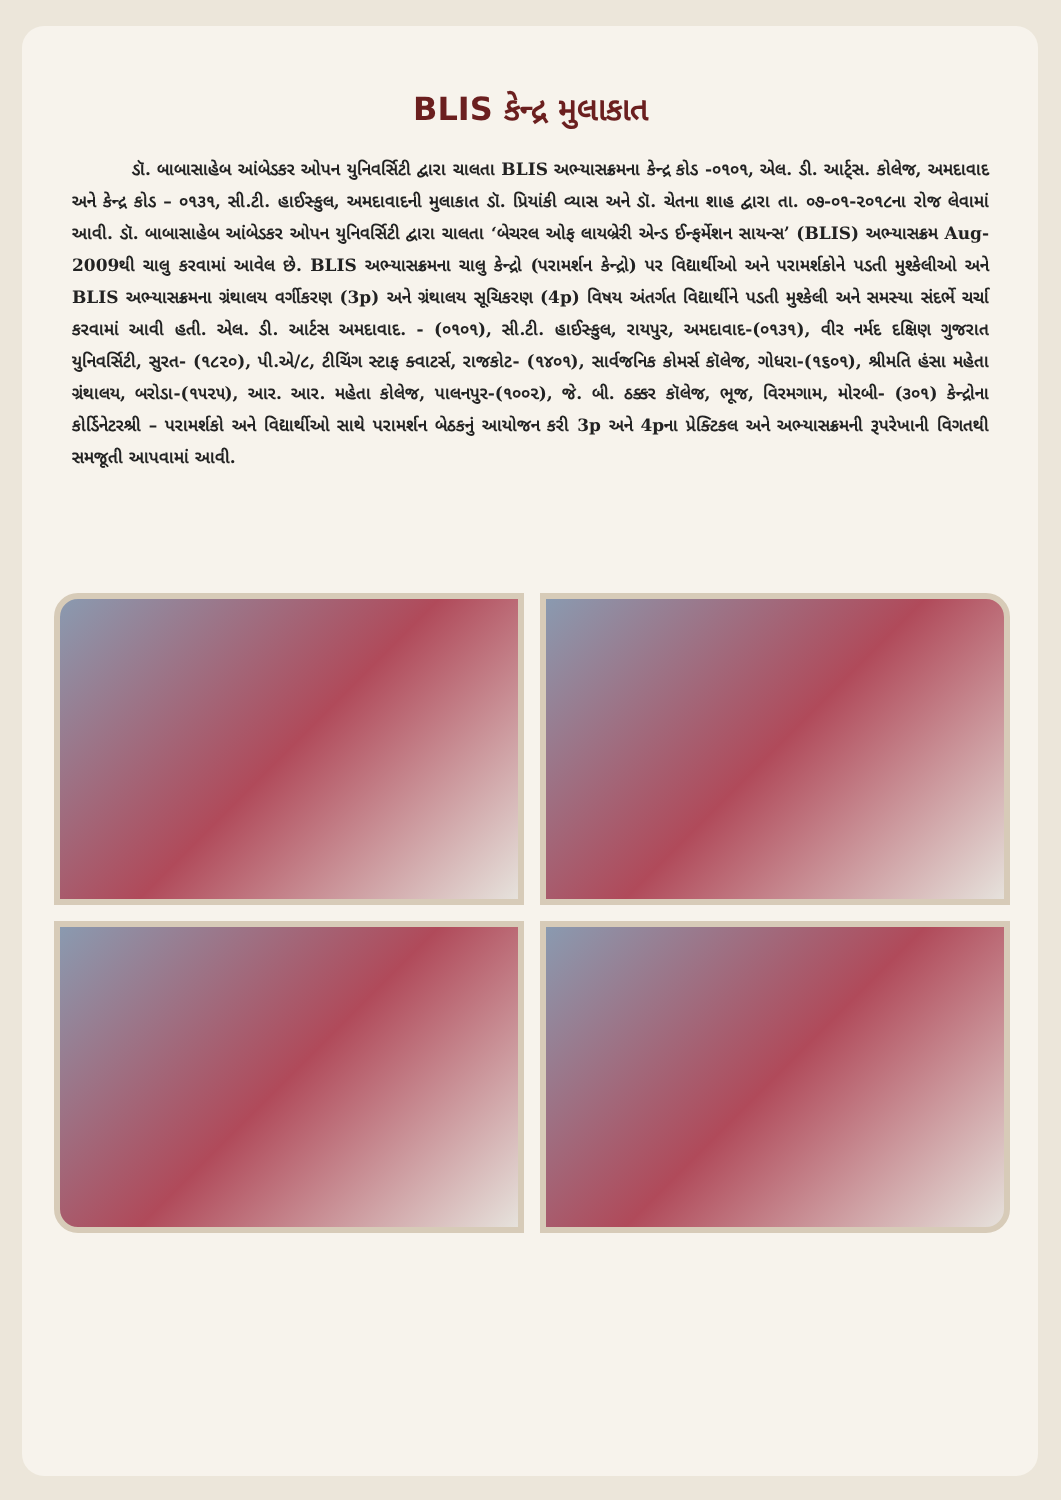BLIS કેન્દ્ર મુલાકાત
ડૉ. બાબાસાહેબ આંબેડકર ઓપન યુનિવર્સિટી દ્વારા ચાલતા BLIS અભ્યાસક્રમના કેન્દ્ર કોડ -૦૧૦૧, એલ. ડી. આર્ટ્સ. કોલેજ, અમદાવાદ અને કેન્દ્ર કોડ – ૦૧૩૧, સી.ટી. હાઈસ્કુલ, અમદાવાદની મુલાકાત ડૉ. પ્રિયાંકી વ્યાસ અને ડૉ. ચેતના શાહ દ્વારા તા. ૦૭-૦૧-૨૦૧૮ના રોજ લેવામાં આવી. ડૉ. બાબાસાહેબ આંબેડકર ઓપન યુનિવર્સિટી દ્વારા ચાલતા ‘બેચરલ ઓફ લાયબ્રેરી એન્ડ ઈન્ફર્મેશન સાયન્સ’ (BLIS) અભ્યાસક્રમ Aug-2009થી ચાલુ કરવામાં આવેલ છે. BLIS અભ્યાસક્રમના ચાલુ કેન્દ્રો (પરામર્શન કેન્દ્રો) પર વિદ્યાર્થીઓ અને પરામર્શકોને પડતી મુશ્કેલીઓ અને BLIS અભ્યાસક્રમના ગ્રંથાલય વર્ગીકરણ (3p) અને ગ્રંથાલય સૂચિકરણ (4p) વિષય અંતર્ગત વિદ્યાર્થીને પડતી મુશ્કેલી અને સમસ્યા સંદર્ભે ચર્ચા કરવામાં આવી હતી. એલ. ડી. આર્ટસ અમદાવાદ. - (૦૧૦૧), સી.ટી. હાઈસ્કુલ, રાયપુર, અમદાવાદ-(૦૧૩૧), વીર નર્મદ દક્ષિણ ગુજરાત યુનિવર્સિટી, સુરત- (૧૮૨૦), પી.એ/૮, ટીચિંગ સ્ટાફ ક્વાટર્સ, રાજકોટ- (૧૪૦૧), સાર્વજનિક કોમર્સ કૉલેજ, ગોધરા-(૧૬૦૧), શ્રીમતિ હંસા મહેતા ગ્રંથાલય, બરોડા-(૧૫૨૫), આર. આર. મહેતા કોલેજ, પાલનપુર-(૧૦૦૨), જે. બી. ઠક્કર કૉલેજ, ભૂજ, વિરમગામ, મોરબી- (૩૦૧) કેન્દ્રોના કોર્ડિનેટરશ્રી – પરામર્શકો અને વિદ્યાર્થીઓ સાથે પરામર્શન બેઠકનું આયોજન કરી 3p અને 4pના પ્રેક્ટિકલ અને અભ્યાસક્રમની રૂપરેખાની વિગતથી સમજૂતી આપવામાં આવી.